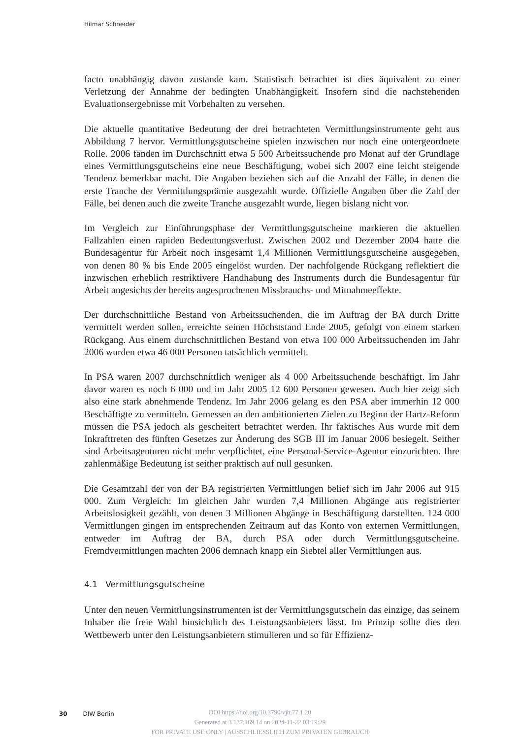Hilmar Schneider
facto unabhängig davon zustande kam. Statistisch betrachtet ist dies äquivalent zu einer Verletzung der Annahme der bedingten Unabhängigkeit. Insofern sind die nachstehenden Evaluationsergebnisse mit Vorbehalten zu versehen.
Die aktuelle quantitative Bedeutung der drei betrachteten Vermittlungsinstrumente geht aus Abbildung 7 hervor. Vermittlungsgutscheine spielen inzwischen nur noch eine untergeordnete Rolle. 2006 fanden im Durchschnitt etwa 5 500 Arbeitssuchende pro Monat auf der Grundlage eines Vermittlungsgutscheins eine neue Beschäftigung, wobei sich 2007 eine leicht steigende Tendenz bemerkbar macht. Die Angaben beziehen sich auf die Anzahl der Fälle, in denen die erste Tranche der Vermittlungsprämie ausgezahlt wurde. Offizielle Angaben über die Zahl der Fälle, bei denen auch die zweite Tranche ausgezahlt wurde, liegen bislang nicht vor.
Im Vergleich zur Einführungsphase der Vermittlungsgutscheine markieren die aktuellen Fallzahlen einen rapiden Bedeutungsverlust. Zwischen 2002 und Dezember 2004 hatte die Bundesagentur für Arbeit noch insgesamt 1,4 Millionen Vermittlungsgutscheine ausgegeben, von denen 80 % bis Ende 2005 eingelöst wurden. Der nachfolgende Rückgang reflektiert die inzwischen erheblich restriktivere Handhabung des Instruments durch die Bundesagentur für Arbeit angesichts der bereits angesprochenen Missbrauchs- und Mitnahmeeffekte.
Der durchschnittliche Bestand von Arbeitssuchenden, die im Auftrag der BA durch Dritte vermittelt werden sollen, erreichte seinen Höchststand Ende 2005, gefolgt von einem starken Rückgang. Aus einem durchschnittlichen Bestand von etwa 100 000 Arbeitssuchenden im Jahr 2006 wurden etwa 46 000 Personen tatsächlich vermittelt.
In PSA waren 2007 durchschnittlich weniger als 4 000 Arbeitssuchende beschäftigt. Im Jahr davor waren es noch 6 000 und im Jahr 2005 12 600 Personen gewesen. Auch hier zeigt sich also eine stark abnehmende Tendenz. Im Jahr 2006 gelang es den PSA aber immerhin 12 000 Beschäftigte zu vermitteln. Gemessen an den ambitionierten Zielen zu Beginn der Hartz-Reform müssen die PSA jedoch als gescheitert betrachtet werden. Ihr faktisches Aus wurde mit dem Inkrafttreten des fünften Gesetzes zur Änderung des SGB III im Januar 2006 besiegelt. Seither sind Arbeitsagenturen nicht mehr verpflichtet, eine Personal-Service-Agentur einzurichten. Ihre zahlenmäßige Bedeutung ist seither praktisch auf null gesunken.
Die Gesamtzahl der von der BA registrierten Vermittlungen belief sich im Jahr 2006 auf 915 000. Zum Vergleich: Im gleichen Jahr wurden 7,4 Millionen Abgänge aus registrierter Arbeitslosigkeit gezählt, von denen 3 Millionen Abgänge in Beschäftigung darstellten. 124 000 Vermittlungen gingen im entsprechenden Zeitraum auf das Konto von externen Vermittlungen, entweder im Auftrag der BA, durch PSA oder durch Vermittlungsgutscheine. Fremdvermittlungen machten 2006 demnach knapp ein Siebtel aller Vermittlungen aus.
4.1 Vermittlungsgutscheine
Unter den neuen Vermittlungsinstrumenten ist der Vermittlungsgutschein das einzige, das seinem Inhaber die freie Wahl hinsichtlich des Leistungsanbieters lässt. Im Prinzip sollte dies den Wettbewerb unter den Leistungsanbietern stimulieren und so für Effizienz-
30 DIW Berlin
DOI https://doi.org/10.3790/vjh.77.1.20
Generated at 3.137.169.14 on 2024-11-22 03:19:29
FOR PRIVATE USE ONLY | AUSSCHLIESSLICH ZUM PRIVATEN GEBRAUCH